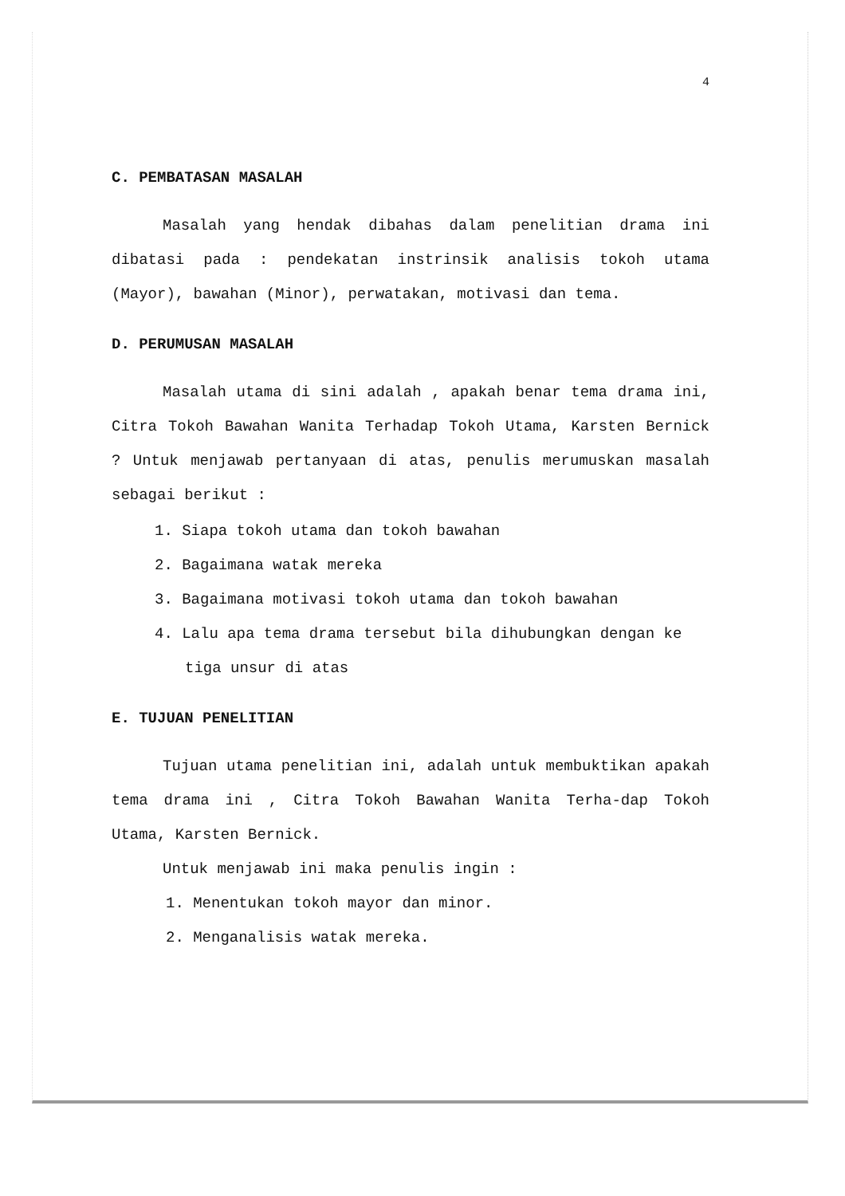4
C. PEMBATASAN MASALAH
Masalah yang hendak dibahas dalam penelitian drama ini dibatasi pada : pendekatan instrinsik analisis tokoh utama (Mayor), bawahan (Minor), perwatakan, motivasi dan tema.
D. PERUMUSAN MASALAH
Masalah utama di sini adalah , apakah benar tema drama ini, Citra Tokoh Bawahan Wanita Terhadap Tokoh Utama, Karsten Bernick ? Untuk menjawab pertanyaan di atas, penulis merumuskan masalah sebagai berikut :
1. Siapa tokoh utama dan tokoh bawahan
2. Bagaimana watak mereka
3. Bagaimana motivasi tokoh utama dan tokoh bawahan
4. Lalu apa tema drama tersebut bila dihubungkan dengan ke tiga unsur di atas
E. TUJUAN PENELITIAN
Tujuan utama penelitian ini, adalah untuk membuktikan apakah tema drama ini , Citra Tokoh Bawahan Wanita Terha-dap Tokoh Utama, Karsten Bernick.
Untuk menjawab ini maka penulis ingin :
1. Menentukan tokoh mayor dan minor.
2. Menganalisis watak mereka.